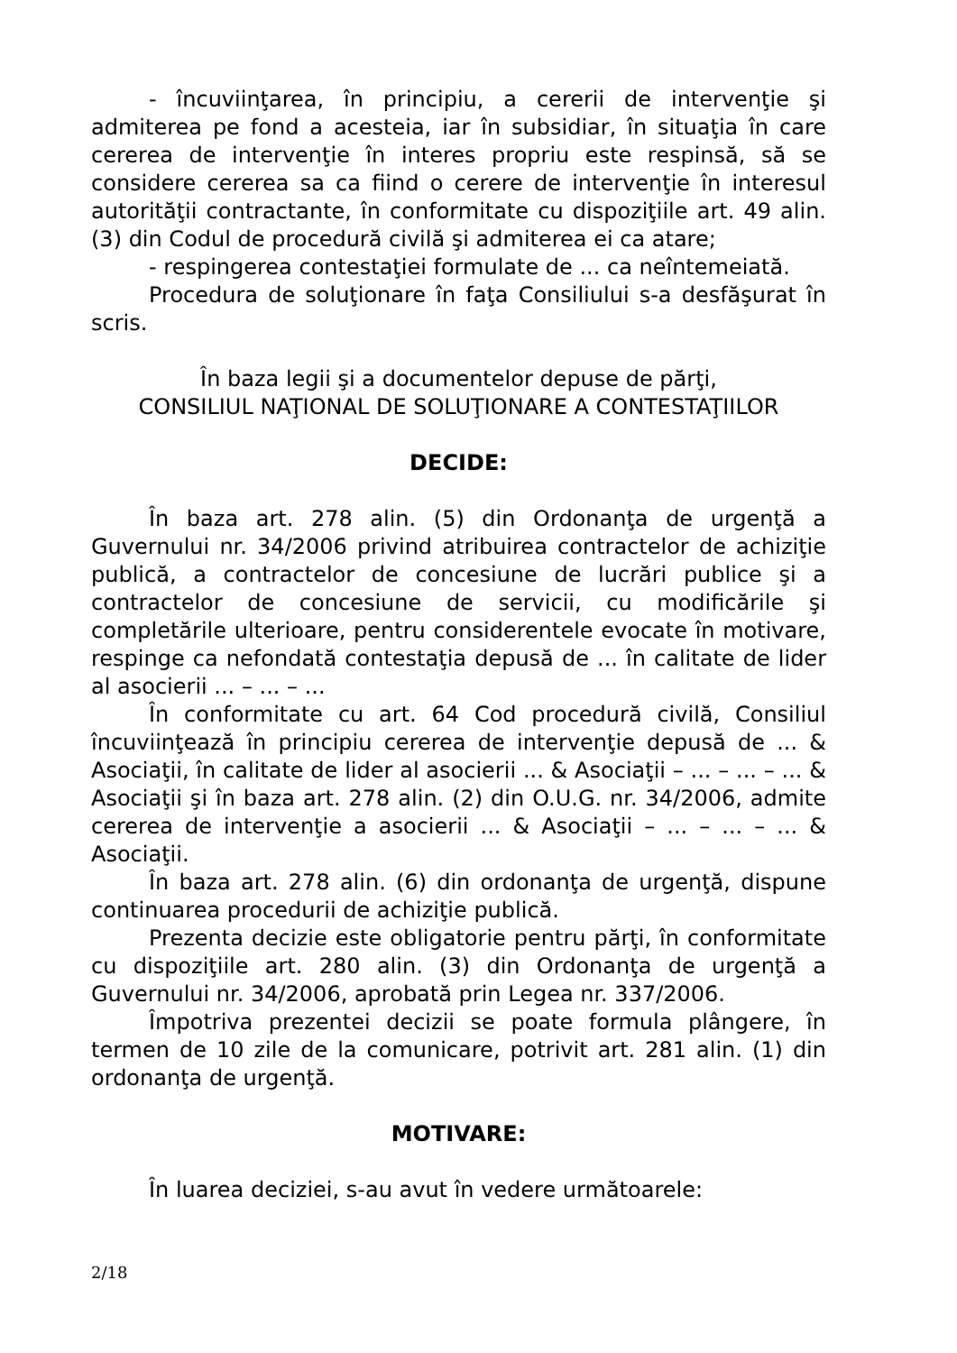- încuviinţarea, în principiu, a cererii de intervenţie şi admiterea pe fond a acesteia, iar în subsidiar, în situaţia în care cererea de intervenţie în interes propriu este respinsă, să se considere cererea sa ca fiind o cerere de intervenţie în interesul autorităţii contractante, în conformitate cu dispoziţiile art. 49 alin. (3) din Codul de procedură civilă şi admiterea ei ca atare;
- respingerea contestaţiei formulate de ... ca neîntemeiată.
Procedura de soluţionare în faţa Consiliului s-a desfăşurat în scris.
În baza legii şi a documentelor depuse de părţi,
CONSILIUL NAŢIONAL DE SOLUŢIONARE A CONTESTAŢIILOR
DECIDE:
În baza art. 278 alin. (5) din Ordonanţa de urgenţă a Guvernului nr. 34/2006 privind atribuirea contractelor de achiziţie publică, a contractelor de concesiune de lucrări publice şi a contractelor de concesiune de servicii, cu modificările şi completările ulterioare, pentru considerentele evocate în motivare, respinge ca nefondată contestaţia depusă de ... în calitate de lider al asocierii ... – ... – ...
În conformitate cu art. 64 Cod procedură civilă, Consiliul încuviinţează în principiu cererea de intervenţie depusă de ... & Asociaţii, în calitate de lider al asocierii ... & Asociaţii – ... – ... – ... & Asociaţii şi în baza art. 278 alin. (2) din O.U.G. nr. 34/2006, admite cererea de intervenţie a asocierii ... & Asociaţii – ... – ... – ... & Asociaţii.
În baza art. 278 alin. (6) din ordonanţa de urgenţă, dispune continuarea procedurii de achiziţie publică.
Prezenta decizie este obligatorie pentru părţi, în conformitate cu dispoziţiile art. 280 alin. (3) din Ordonanţa de urgenţă a Guvernului nr. 34/2006, aprobată prin Legea nr. 337/2006.
Împotriva prezentei decizii se poate formula plângere, în termen de 10 zile de la comunicare, potrivit art. 281 alin. (1) din ordonanţa de urgenţă.
MOTIVARE:
În luarea deciziei, s-au avut în vedere următoarele:
2/18